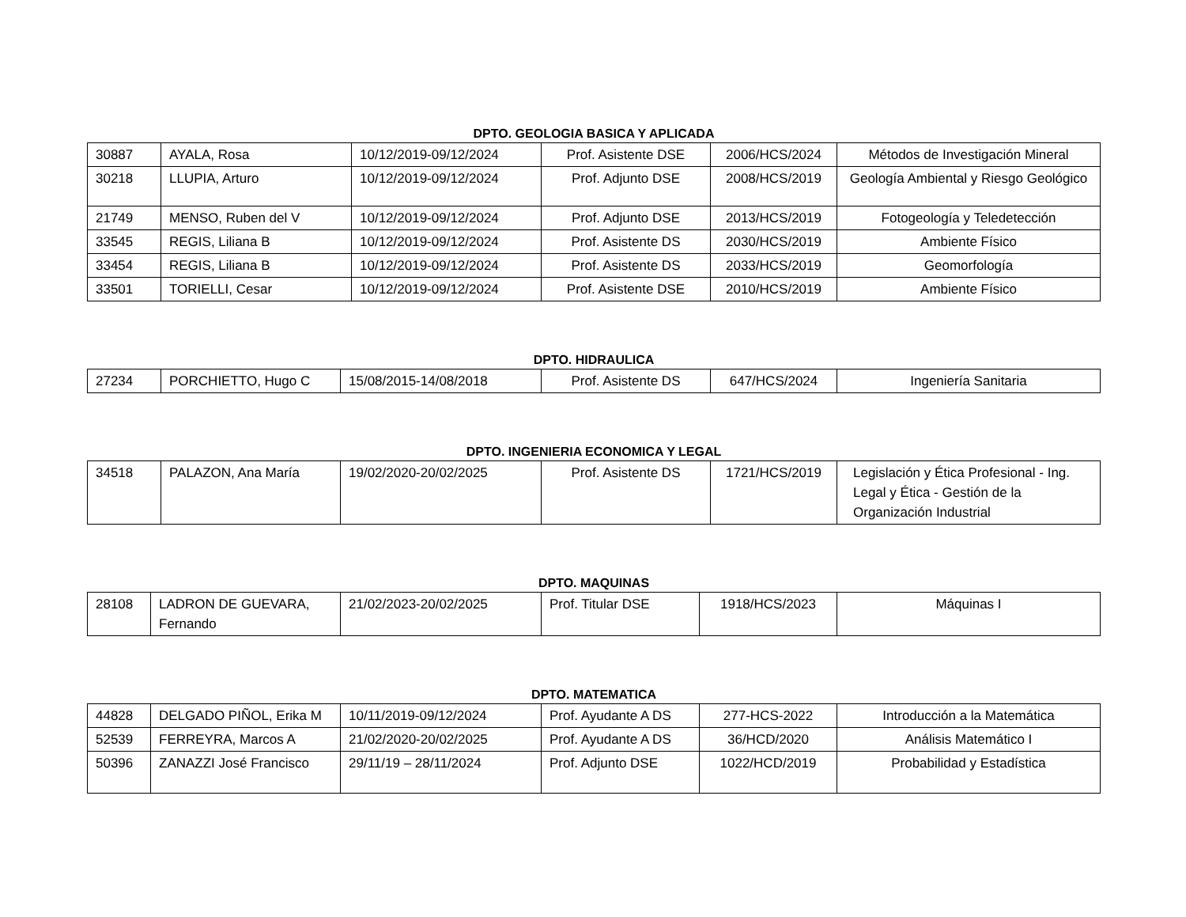DPTO. GEOLOGIA BASICA Y APLICADA
| 30887 | AYALA, Rosa | 10/12/2019-09/12/2024 | Prof. Asistente DSE | 2006/HCS/2024 | Métodos de Investigación Mineral |
| 30218 | LLUPIA, Arturo | 10/12/2019-09/12/2024 | Prof. Adjunto DSE | 2008/HCS/2019 | Geología Ambiental y Riesgo Geológico |
| 21749 | MENSO, Ruben del V | 10/12/2019-09/12/2024 | Prof. Adjunto DSE | 2013/HCS/2019 | Fotogeología y Teledetección |
| 33545 | REGIS, Liliana B | 10/12/2019-09/12/2024 | Prof. Asistente DS | 2030/HCS/2019 | Ambiente Físico |
| 33454 | REGIS, Liliana B | 10/12/2019-09/12/2024 | Prof. Asistente DS | 2033/HCS/2019 | Geomorfología |
| 33501 | TORIELLI, Cesar | 10/12/2019-09/12/2024 | Prof. Asistente DSE | 2010/HCS/2019 | Ambiente Físico |
DPTO. HIDRAULICA
| 27234 | PORCHIETTO, Hugo C | 15/08/2015-14/08/2018 | Prof. Asistente DS | 647/HCS/2024 | Ingeniería Sanitaria |
DPTO. INGENIERIA ECONOMICA Y LEGAL
| 34518 | PALAZON, Ana María | 19/02/2020-20/02/2025 | Prof. Asistente DS | 1721/HCS/2019 | Legislación y Ética Profesional - Ing. Legal y Ética - Gestión de la Organización Industrial |
DPTO. MAQUINAS
| 28108 | LADRON DE GUEVARA, Fernando | 21/02/2023-20/02/2025 | Prof. Titular DSE | 1918/HCS/2023 | Máquinas I |
DPTO. MATEMATICA
| 44828 | DELGADO PIÑOL, Erika M | 10/11/2019-09/12/2024 | Prof. Ayudante A DS | 277-HCS-2022 | Introducción a la Matemática |
| 52539 | FERREYRA, Marcos A | 21/02/2020-20/02/2025 | Prof. Ayudante A DS | 36/HCD/2020 | Análisis Matemático I |
| 50396 | ZANAZZI José Francisco | 29/11/19 – 28/11/2024 | Prof. Adjunto DSE | 1022/HCD/2019 | Probabilidad y Estadística |